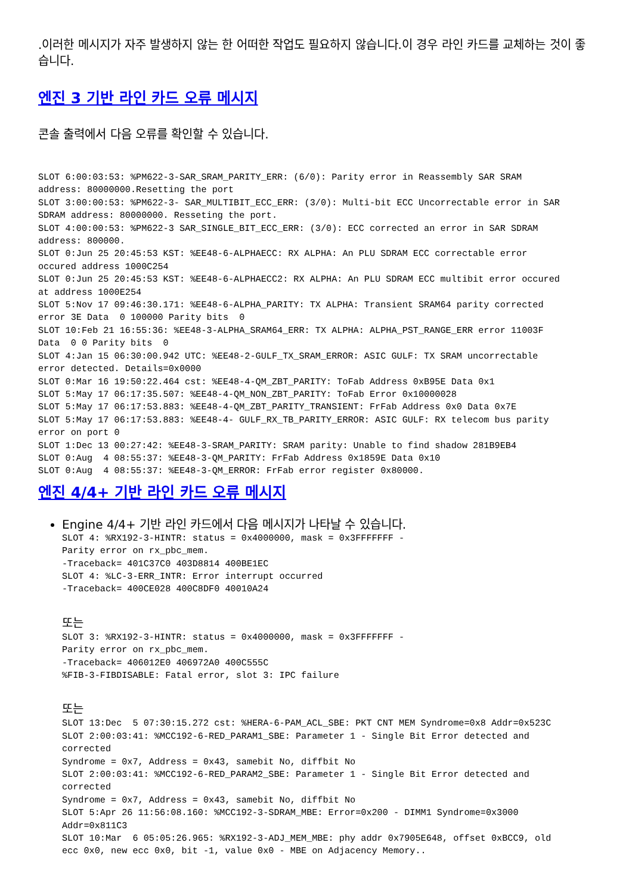.이러한 메시지가 자주 발생하지 않는 한 어떠한 작업도 필요하지 않습니다.이 경우 라인 카드를 교체하는 것이 좋습니다.
엔진 3 기반 라인 카드 오류 메시지
콘솔 출력에서 다음 오류를 확인할 수 있습니다.
SLOT 6:00:03:53: %PM622-3-SAR_SRAM_PARITY_ERR: (6/0): Parity error in Reassembly SAR SRAM
address: 80000000.Resetting the port
SLOT 3:00:00:53: %PM622-3- SAR_MULTIBIT_ECC_ERR: (3/0): Multi-bit ECC Uncorrectable error in SAR
SDRAM address: 80000000. Resseting the port.
SLOT 4:00:00:53: %PM622-3 SAR_SINGLE_BIT_ECC_ERR: (3/0): ECC corrected an error in SAR SDRAM
address: 800000.
SLOT 0:Jun 25 20:45:53 KST: %EE48-6-ALPHAECC: RX ALPHA: An PLU SDRAM ECC correctable error
occured address 1000C254
SLOT 0:Jun 25 20:45:53 KST: %EE48-6-ALPHAECC2: RX ALPHA: An PLU SDRAM ECC multibit error occured
at address 1000E254
SLOT 5:Nov 17 09:46:30.171: %EE48-6-ALPHA_PARITY: TX ALPHA: Transient SRAM64 parity corrected
error 3E Data  0 100000 Parity bits  0
SLOT 10:Feb 21 16:55:36: %EE48-3-ALPHA_SRAM64_ERR: TX ALPHA: ALPHA_PST_RANGE_ERR error 11003F
Data  0 0 Parity bits  0
SLOT 4:Jan 15 06:30:00.942 UTC: %EE48-2-GULF_TX_SRAM_ERROR: ASIC GULF: TX SRAM uncorrectable
error detected. Details=0x0000
SLOT 0:Mar 16 19:50:22.464 cst: %EE48-4-QM_ZBT_PARITY: ToFab Address 0xB95E Data 0x1
SLOT 5:May 17 06:17:35.507: %EE48-4-QM_NON_ZBT_PARITY: ToFab Error 0x10000028
SLOT 5:May 17 06:17:53.883: %EE48-4-QM_ZBT_PARITY_TRANSIENT: FrFab Address 0x0 Data 0x7E
SLOT 5:May 17 06:17:53.883: %EE48-4- GULF_RX_TB_PARITY_ERROR: ASIC GULF: RX telecom bus parity
error on port 0
SLOT 1:Dec 13 00:27:42: %EE48-3-SRAM_PARITY: SRAM parity: Unable to find shadow 281B9EB4
SLOT 0:Aug  4 08:55:37: %EE48-3-QM_PARITY: FrFab Address 0x1859E Data 0x10
SLOT 0:Aug  4 08:55:37: %EE48-3-QM_ERROR: FrFab error register 0x80000.
엔진 4/4+ 기반 라인 카드 오류 메시지
Engine 4/4+ 기반 라인 카드에서 다음 메시지가 나타날 수 있습니다.
SLOT 4: %RX192-3-HINTR: status = 0x4000000, mask = 0x3FFFFFFF -
Parity error on rx_pbc_mem.
-Traceback= 401C37C0 403D8814 400BE1EC
SLOT 4: %LC-3-ERR_INTR: Error interrupt occurred
-Traceback= 400CE028 400C8DF0 40010A24
또는
SLOT 3: %RX192-3-HINTR: status = 0x4000000, mask = 0x3FFFFFFF -
Parity error on rx_pbc_mem.
-Traceback= 406012E0 406972A0 400C555C
%FIB-3-FIBDISABLE: Fatal error, slot 3: IPC failure
또는
SLOT 13:Dec  5 07:30:15.272 cst: %HERA-6-PAM_ACL_SBE: PKT CNT MEM Syndrome=0x8 Addr=0x523C
SLOT 2:00:03:41: %MCC192-6-RED_PARAM1_SBE: Parameter 1 - Single Bit Error detected and
corrected
Syndrome = 0x7, Address = 0x43, samebit No, diffbit No
SLOT 2:00:03:41: %MCC192-6-RED_PARAM2_SBE: Parameter 1 - Single Bit Error detected and
corrected
Syndrome = 0x7, Address = 0x43, samebit No, diffbit No
SLOT 5:Apr 26 11:56:08.160: %MCC192-3-SDRAM_MBE: Error=0x200 - DIMM1 Syndrome=0x3000
Addr=0x811C3
SLOT 10:Mar  6 05:05:26.965: %RX192-3-ADJ_MEM_MBE: phy addr 0x7905E648, offset 0xBCC9, old
ecc 0x0, new ecc 0x0, bit -1, value 0x0 - MBE on Adjacency Memory..